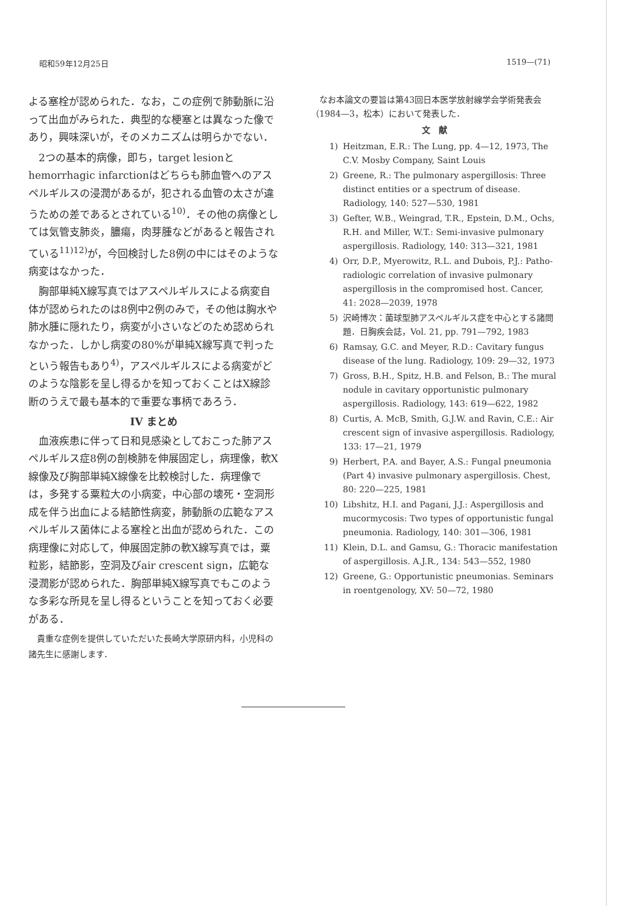昭和59年12月25日 1519—(71)
よる塞栓が認められた．なお，この症例で肺動脈に沿って出血がみられた．典型的な梗塞とは異なった像であり，興味深いが，そのメカニズムは明らかでない．
2つの基本的病像，即ち，target lesionとhemorrhagic infarctionはどちらも肺血管へのアスペルギルスの浸潤があるが，犯される血管の太さが違うための差であるとされている<sup>10)</sup>．その他の病像としては気管支肺炎，膿瘍，肉芽腫などがあると報告されている<sup>11)12)</sup>が，今回検討した8例の中にはそのような病変はなかった．
胸部単純X線写真ではアスペルギルスによる病変自体が認められたのは8例中2例のみで，その他は胸水や肺水腫に隠れたり，病変が小さいなどのため認められなかった．しかし病変の80%が単純X線写真で判ったという報告もあり<sup>4)</sup>，アスペルギルスによる病変がどのような陰影を呈し得るかを知っておくことはX線診断のうえで最も基本的で重要な事柄であろう．
IV まとめ
血液疾患に伴って日和見感染としておこった肺アスペルギルス症8例の剖検肺を伸展固定し，病理像，軟X線像及び胸部単純X線像を比較検討した．病理像では，多発する粟粒大の小病変，中心部の壊死・空洞形成を伴う出血による結節性病変，肺動脈の広範なアスペルギルス菌体による塞栓と出血が認められた．この病理像に対応して，伸展固定肺の軟X線写真では，粟粒影，結節影，空洞及びair crescent sign，広範な浸潤影が認められた．胸部単純X線写真でもこのような多彩な所見を呈し得るということを知っておく必要がある．
貴重な症例を提供していただいた長崎大学原研内科，小児科の諸先生に感謝します．
なお本論文の要旨は第43回日本医学放射線学会学術発表会（1984—3，松本）において発表した．
文　献
1) Heitzman, E.R.: The Lung, pp. 4—12, 1973, The C.V. Mosby Company, Saint Louis
2) Greene, R.: The pulmonary aspergillosis: Three distinct entities or a spectrum of disease. Radiology, 140: 527—530, 1981
3) Gefter, W.B., Weingrad, T.R., Epstein, D.M., Ochs, R.H. and Miller, W.T.: Semi-invasive pulmonary aspergillosis. Radiology, 140: 313—321, 1981
4) Orr, D.P., Myerowitz, R.L. and Dubois, P.J.: Patho-radiologic correlation of invasive pulmonary aspergillosis in the compromised host. Cancer, 41: 2028—2039, 1978
5) 沢崎博次：菌球型肺アスペルギルス症を中心とする諸問題．日胸疾会誌，Vol. 21, pp. 791—792, 1983
6) Ramsay, G.C. and Meyer, R.D.: Cavitary fungus disease of the lung. Radiology, 109: 29—32, 1973
7) Gross, B.H., Spitz, H.B. and Felson, B.: The mural nodule in cavitary opportunistic pulmonary aspergillosis. Radiology, 143: 619—622, 1982
8) Curtis, A. McB, Smith, G.J.W. and Ravin, C.E.: Air crescent sign of invasive aspergillosis. Radiology, 133: 17—21, 1979
9) Herbert, P.A. and Bayer, A.S.: Fungal pneumonia (Part 4) invasive pulmonary aspergillosis. Chest, 80: 220—225, 1981
10) Libshitz, H.I. and Pagani, J.J.: Aspergillosis and mucormycosis: Two types of opportunistic fungal pneumonia. Radiology, 140: 301—306, 1981
11) Klein, D.L. and Gamsu, G.: Thoracic manifestation of aspergillosis. A.J.R., 134: 543—552, 1980
12) Greene, G.: Opportunistic pneumonias. Seminars in roentgenology, XV: 50—72, 1980